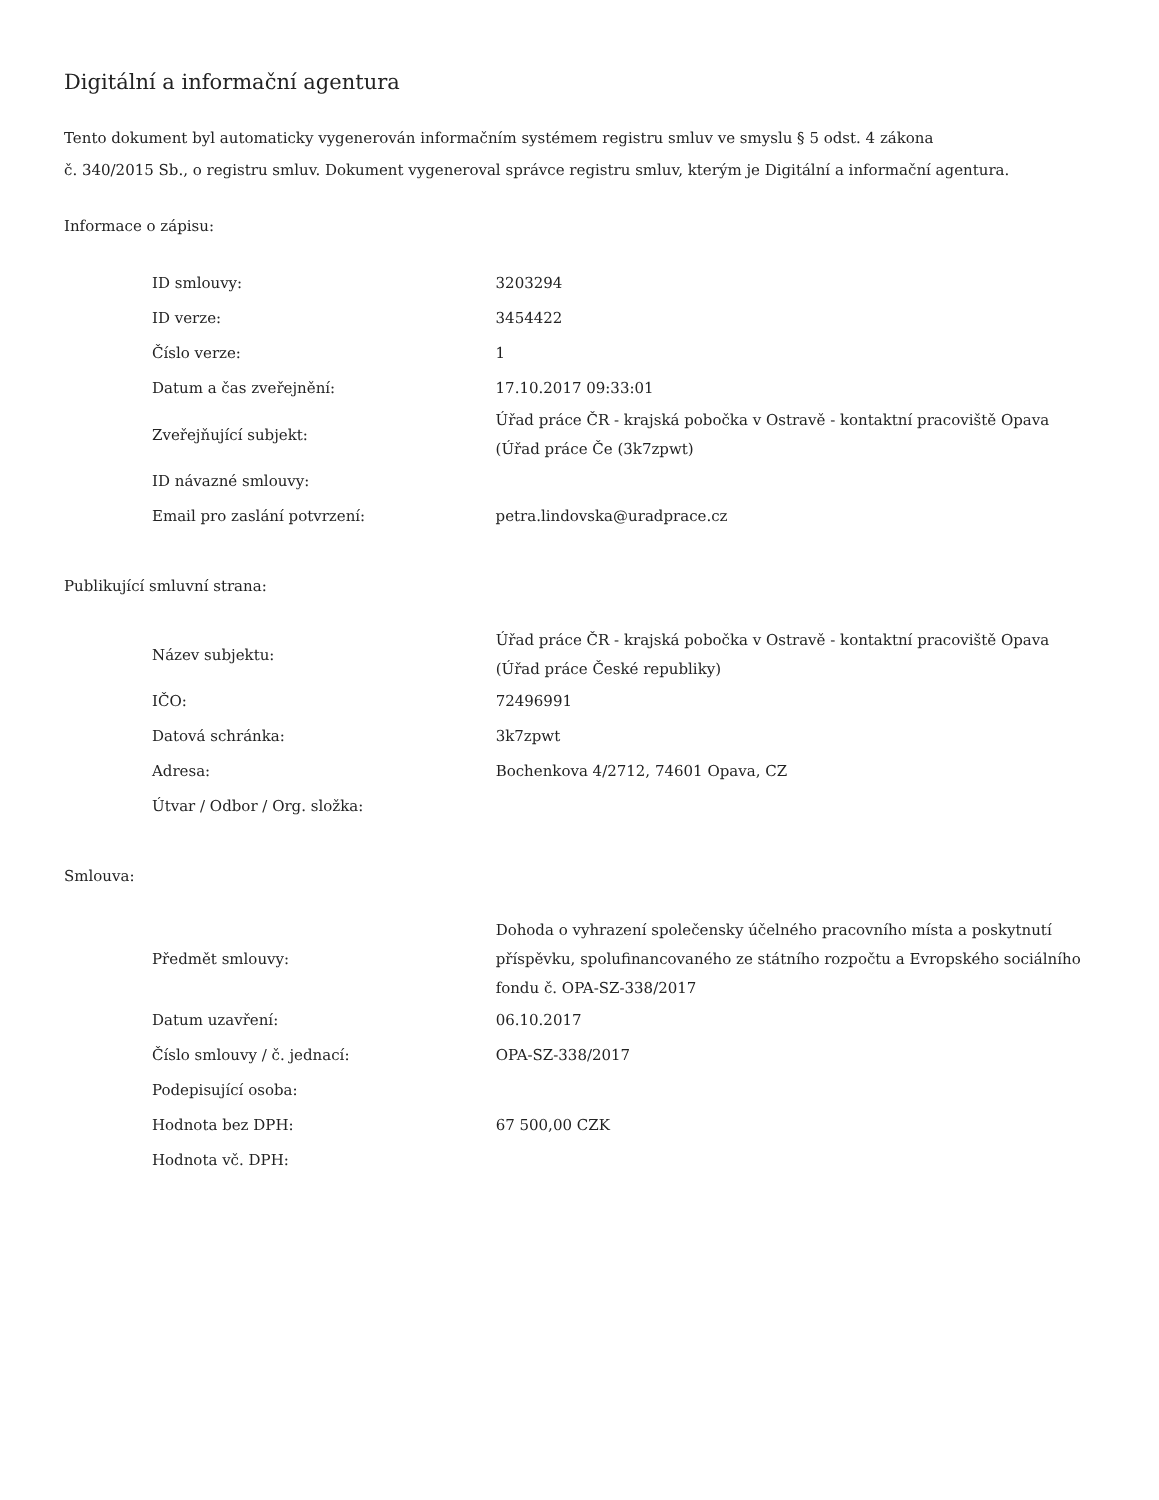Digitální a informační agentura
Tento dokument byl automaticky vygenerován informačním systémem registru smluv ve smyslu § 5 odst. 4 zákona
č. 340/2015 Sb., o registru smluv. Dokument vygeneroval správce registru smluv, kterým je Digitální a informační agentura.
Informace o zápisu:
| ID smlouvy: | 3203294 |
| ID verze: | 3454422 |
| Číslo verze: | 1 |
| Datum a čas zveřejnění: | 17.10.2017 09:33:01 |
| Zveřejňující subjekt: | Úřad práce ČR - krajská pobočka v Ostravě - kontaktní pracoviště Opava (Úřad práce Če (3k7zpwt) |
| ID návazné smlouvy: | |
| Email pro zaslání potvrzení: | petra.lindovska@uradprace.cz |
Publikující smluvní strana:
| Název subjektu: | Úřad práce ČR - krajská pobočka v Ostravě - kontaktní pracoviště Opava (Úřad práce České republiky) |
| IČO: | 72496991 |
| Datová schránka: | 3k7zpwt |
| Adresa: | Bochenkova 4/2712, 74601 Opava, CZ |
| Útvar / Odbor / Org. složka: | |
Smlouva:
| Předmět smlouvy: | Dohoda o vyhrazení společensky účelného pracovního místa a poskytnutí příspěvku, spolufinancovaného ze státního rozpočtu a Evropského sociálního fondu č. OPA-SZ-338/2017 |
| Datum uzavření: | 06.10.2017 |
| Číslo smlouvy / č. jednací: | OPA-SZ-338/2017 |
| Podepisující osoba: | |
| Hodnota bez DPH: | 67 500,00 CZK |
| Hodnota vč. DPH: | |